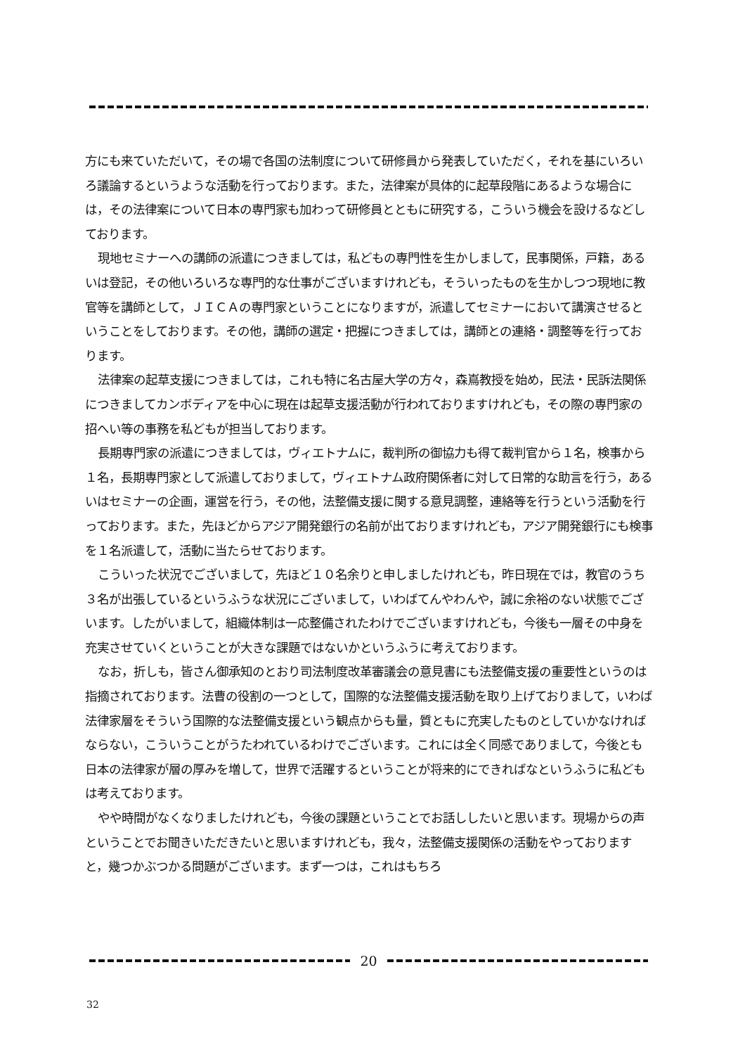方にも来ていただいて，その場で各国の法制度について研修員から発表していただく，それを基にいろいろ議論するというような活動を行っております。また，法律案が具体的に起草段階にあるような場合には，その法律案について日本の専門家も加わって研修員とともに研究する，こういう機会を設けるなどしております。
現地セミナーへの講師の派遣につきましては，私どもの専門性を生かしまして，民事関係，戸籍，あるいは登記，その他いろいろな専門的な仕事がございますけれども，そういったものを生かしつつ現地に教官等を講師として，ＪＩＣＡの専門家ということになりますが，派遣してセミナーにおいて講演させるということをしております。その他，講師の選定・把握につきましては，講師との連絡・調整等を行っております。
法律案の起草支援につきましては，これも特に名古屋大学の方々，森嶌教授を始め，民法・民訴法関係につきましてカンボディアを中心に現在は起草支援活動が行われておりますけれども，その際の専門家の招へい等の事務を私どもが担当しております。
長期専門家の派遣につきましては，ヴィエトナムに，裁判所の御協力も得て裁判官から１名，検事から１名，長期専門家として派遣しておりまして，ヴィエトナム政府関係者に対して日常的な助言を行う，あるいはセミナーの企画，運営を行う，その他，法整備支援に関する意見調整，連絡等を行うという活動を行っております。また，先ほどからアジア開発銀行の名前が出ておりますけれども，アジア開発銀行にも検事を１名派遣して，活動に当たらせております。
こういった状況でございまして，先ほど１０名余りと申しましたけれども，昨日現在では，教官のうち３名が出張しているというふうな状況にございまして，いわばてんやわんや，誠に余裕のない状態でございます。したがいまして，組織体制は一応整備されたわけでございますけれども，今後も一層その中身を充実させていくということが大きな課題ではないかというふうに考えております。
なお，折しも，皆さん御承知のとおり司法制度改革審議会の意見書にも法整備支援の重要性というのは指摘されております。法曹の役割の一つとして，国際的な法整備支援活動を取り上げておりまして，いわば法律家層をそういう国際的な法整備支援という観点からも量，質ともに充実したものとしていかなければならない，こういうことがうたわれているわけでございます。これには全く同感でありまして，今後とも日本の法律家が層の厚みを増して，世界で活躍するということが将来的にできればなというふうに私どもは考えております。
やや時間がなくなりましたけれども，今後の課題ということでお話ししたいと思います。現場からの声ということでお聞きいただきたいと思いますけれども，我々，法整備支援関係の活動をやっておりますと，幾つかぶつかる問題がございます。まず一つは，これはもちろ
20
32